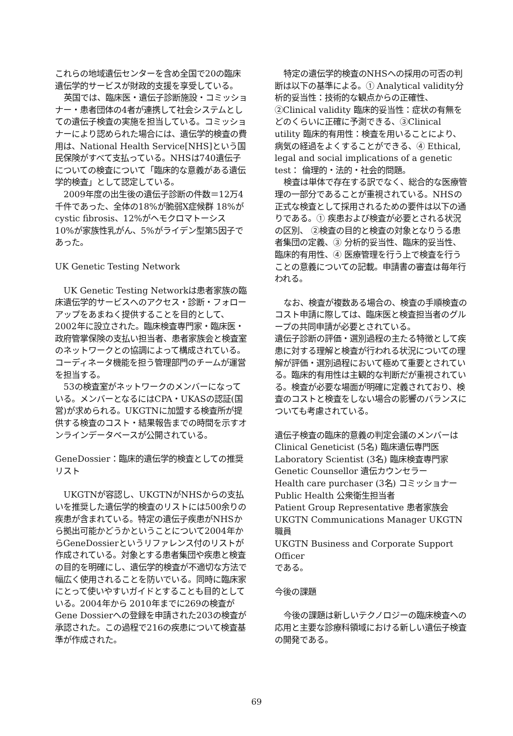これらの地域遺伝センターを含め全国で20の臨床遺伝学的サービスが財政的支援を享受している。
英国では、臨床医・遺伝子診断施設・コミッショナー・患者団体の4者が連携して社会システムとしての遺伝子検査の実施を担当している。コミッショナーにより認められた場合には、遺伝学的検査の費用は、National Health Service[NHS]という国民保険がすべて支払っている。NHSは740遺伝子についての検査について「臨床的な意義がある遺伝学的検査」として認定している。
2009年度の出生後の遺伝子診断の件数＝12万4千件であった、全体の18%が脆弱X症候群 18%がcystic fibrosis、12%がヘモクロマトーシス 10%が家族性乳がん、5%がライデン型第5因子であった。
UK Genetic Testing Network
UK Genetic Testing Networkは患者家族の臨床遺伝学的サービスへのアクセス・診断・フォローアップをあまねく提供することを目的として、2002年に設立された。臨床検査専門家・臨床医・政府管掌保険の支払い担当者、患者家族会と検査室のネットワークとの協調によって構成されている。コーディネータ機能を担う管理部門のチームが運営を担当する。
53の検査室がネットワークのメンバーになっている。メンバーとなるにはCPA・UKASの認証(国営)が求められる。UKGTNに加盟する検査所が提供する検査のコスト・結果報告までの時間を示すオンラインデータベースが公開されている。
GeneDossier：臨床的遺伝学的検査としての推奨リスト
UKGTNが容認し、UKGTNがNHSからの支払いを推奨した遺伝学的検査のリストには500余りの疾患が含まれている。特定の遺伝子疾患がNHSから拠出可能かどうかということについて2004年からGeneDossierというリファレンス付のリストが作成されている。対象とする患者集団や疾患と検査の目的を明確にし、遺伝学的検査が不適切な方法で幅広く使用されることを防いでいる。同時に臨床家にとって使いやすいガイドとすることも目的としている。2004年から 2010年までに269の検査がGene Dossierへの登録を申請された203の検査が承認された。この過程で216の疾患について検査基準が作成された。
特定の遺伝学的検査のNHSへの採用の可否の判断は以下の基準による。① Analytical validity分析的妥当性：技術的な観点からの正確性、 ②Clinical validity 臨床的妥当性：症状の有無をどのくらいに正確に予測できる、③Clinical utility 臨床的有用性：検査を用いることにより、病気の経過をよくすることができる、④ Ethical, legal and social implications of a genetic test： 倫理的・法的・社会的問題。
検査は単体で存在する訳でなく、総合的な医療管理の一部分であることが重視されている。NHSの正式な検査として採用されるための要件は以下の通りである。① 疾患および検査が必要とされる状況の区別、 ②検査の目的と検査の対象となりうる患者集団の定義、③ 分析的妥当性、臨床的妥当性、臨床的有用性、④ 医療管理を行う上で検査を行うことの意義についての記載。申請書の審査は毎年行われる。
なお、検査が複数ある場合の、検査の手順検査のコスト申請に際しては、臨床医と検査担当者のグループの共同申請が必要とされている。
遺伝子診断の評価・選別過程の主たる特徴として疾患に対する理解と検査が行われる状況についての理解が評価・選別過程において極めて重要とされている。臨床的有用性は主観的な判断だが重視されている。検査が必要な場面が明確に定義されており、検査のコストと検査をしない場合の影響のバランスについても考慮されている。
遺伝子検査の臨床的意義の判定会議のメンバーは
Clinical Geneticist (5名) 臨床遺伝専門医
Laboratory Scientist (3名) 臨床検査専門家
Genetic Counsellor 遺伝カウンセラー
Health care purchaser (3名) コミッショナー
Public Health 公衆衛生担当者
Patient Group Representative 患者家族会
UKGTN Communications Manager UKGTN職員
UKGTN Business and Corporate Support Officer
である。
今後の課題
今後の課題は新しいテクノロジーの臨床検査への応用と主要な診療科領域における新しい遺伝子検査の開発である。
69